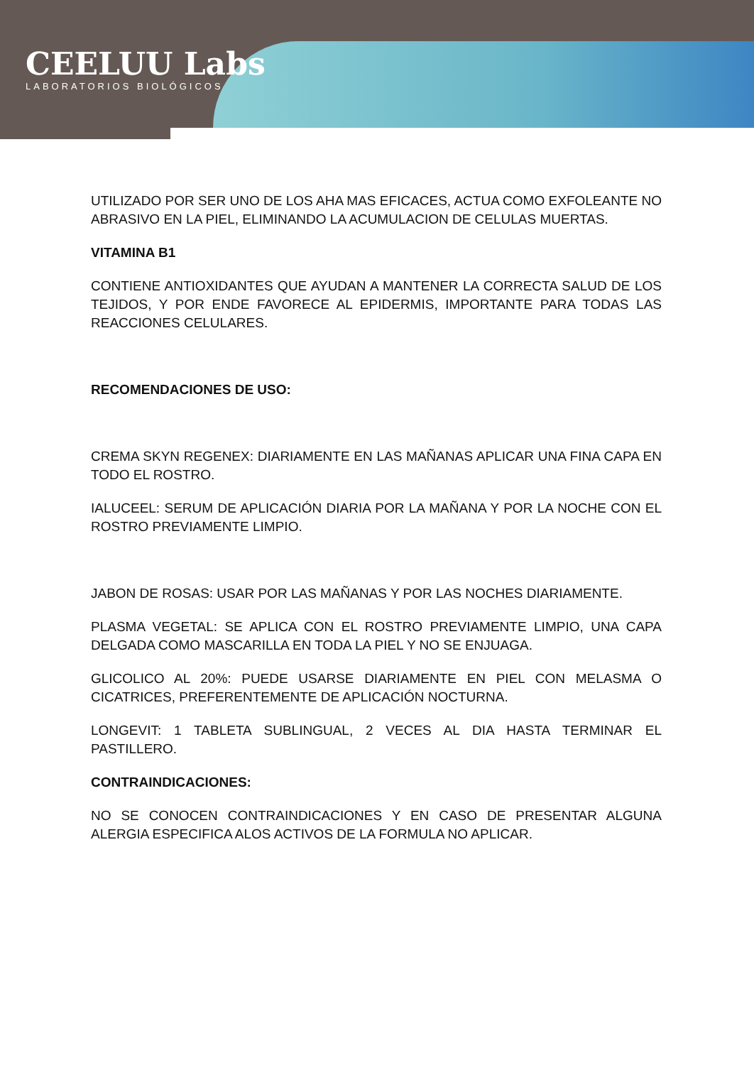CEELUU Labs
LABORATORIOS BIOLÓGICOS
UTILIZADO POR SER UNO DE LOS AHA MAS EFICACES, ACTUA COMO EXFOLEANTE NO ABRASIVO EN LA PIEL, ELIMINANDO LA ACUMULACION DE CELULAS MUERTAS.
VITAMINA B1
CONTIENE ANTIOXIDANTES QUE AYUDAN A MANTENER LA CORRECTA SALUD DE LOS TEJIDOS, Y POR ENDE FAVORECE AL EPIDERMIS, IMPORTANTE PARA TODAS LAS REACCIONES CELULARES.
RECOMENDACIONES DE USO:
CREMA SKYN REGENEX: DIARIAMENTE EN LAS MAÑANAS APLICAR UNA FINA CAPA EN TODO EL ROSTRO.
IALUCEEL: SERUM DE APLICACIÓN DIARIA POR LA MAÑANA Y POR LA NOCHE CON EL ROSTRO PREVIAMENTE LIMPIO.
JABON DE ROSAS: USAR POR LAS MAÑANAS Y POR LAS NOCHES DIARIAMENTE.
PLASMA VEGETAL: SE APLICA CON EL ROSTRO PREVIAMENTE LIMPIO, UNA CAPA DELGADA COMO MASCARILLA EN TODA LA PIEL Y NO SE ENJUAGA.
GLICOLICO AL 20%: PUEDE USARSE DIARIAMENTE EN PIEL CON MELASMA O CICATRICES, PREFERENTEMENTE DE APLICACIÓN NOCTURNA.
LONGEVIT: 1 TABLETA SUBLINGUAL, 2 VECES AL DIA HASTA TERMINAR EL PASTILLERO.
CONTRAINDICACIONES:
NO SE CONOCEN CONTRAINDICACIONES Y EN CASO DE PRESENTAR ALGUNA ALERGIA ESPECIFICA ALOS ACTIVOS DE LA FORMULA NO APLICAR.